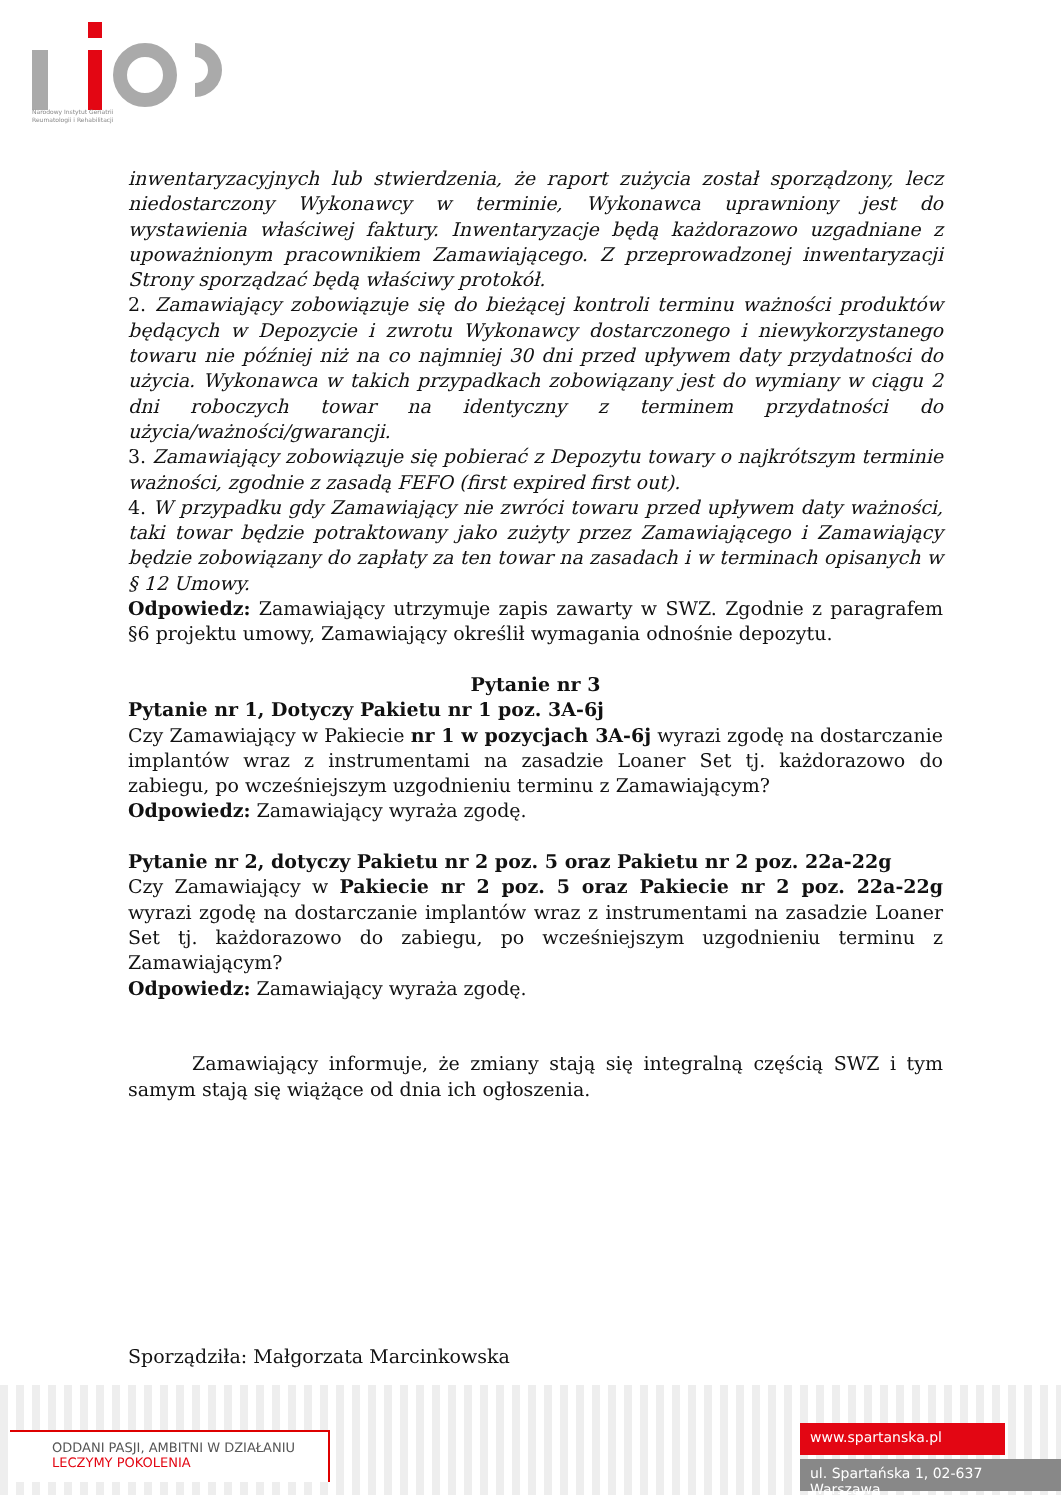Narodowy Instytut Geriatrii
Reumatologii i Rehabilitacji
inwentaryzacyjnych lub stwierdzenia, że raport zużycia został sporządzony, lecz niedostarczony Wykonawcy w terminie, Wykonawca uprawniony jest do wystawienia właściwej faktury. Inwentaryzacje będą każdorazowo uzgadniane z upoważnionym pracownikiem Zamawiającego. Z przeprowadzonej inwentaryzacji Strony sporządzać będą właściwy protokół.
2. Zamawiający zobowiązuje się do bieżącej kontroli terminu ważności produktów będących w Depozycie i zwrotu Wykonawcy dostarczonego i niewykorzystanego towaru nie później niż na co najmniej 30 dni przed upływem daty przydatności do użycia. Wykonawca w takich przypadkach zobowiązany jest do wymiany w ciągu 2 dni roboczych towar na identyczny z terminem przydatności do użycia/ważności/gwarancji.
3. Zamawiający zobowiązuje się pobierać z Depozytu towary o najkrótszym terminie ważności, zgodnie z zasadą FEFO (first expired first out).
4. W przypadku gdy Zamawiający nie zwróci towaru przed upływem daty ważności, taki towar będzie potraktowany jako zużyty przez Zamawiającego i Zamawiający będzie zobowiązany do zapłaty za ten towar na zasadach i w terminach opisanych w § 12 Umowy.
Odpowiedz: Zamawiający utrzymuje zapis zawarty w SWZ. Zgodnie z paragrafem §6 projektu umowy, Zamawiający określił wymagania odnośnie depozytu.
Pytanie nr 3
Pytanie nr 1, Dotyczy Pakietu nr 1 poz. 3A-6j
Czy Zamawiający w Pakiecie nr 1 w pozycjach 3A-6j wyrazi zgodę na dostarczanie implantów wraz z instrumentami na zasadzie Loaner Set tj. każdorazowo do zabiegu, po wcześniejszym uzgodnieniu terminu z Zamawiającym?
Odpowiedz: Zamawiający wyraża zgodę.
Pytanie nr 2, dotyczy Pakietu nr 2 poz. 5 oraz Pakietu nr 2 poz. 22a-22g
Czy Zamawiający w Pakiecie nr 2 poz. 5 oraz Pakiecie nr 2 poz. 22a-22g wyrazi zgodę na dostarczanie implantów wraz z instrumentami na zasadzie Loaner Set tj. każdorazowo do zabiegu, po wcześniejszym uzgodnieniu terminu z Zamawiającym?
Odpowiedz: Zamawiający wyraża zgodę.
Zamawiający informuje, że zmiany stają się integralną częścią SWZ i tym samym stają się wiążące od dnia ich ogłoszenia.
Sporządziła: Małgorzata Marcinkowska
ODDANI PASJI, AMBITNI W DZIAŁANIU
LECZYMY POKOLENIA
www.spartanska.pl
ul. Spartańska 1, 02-637 Warszawa